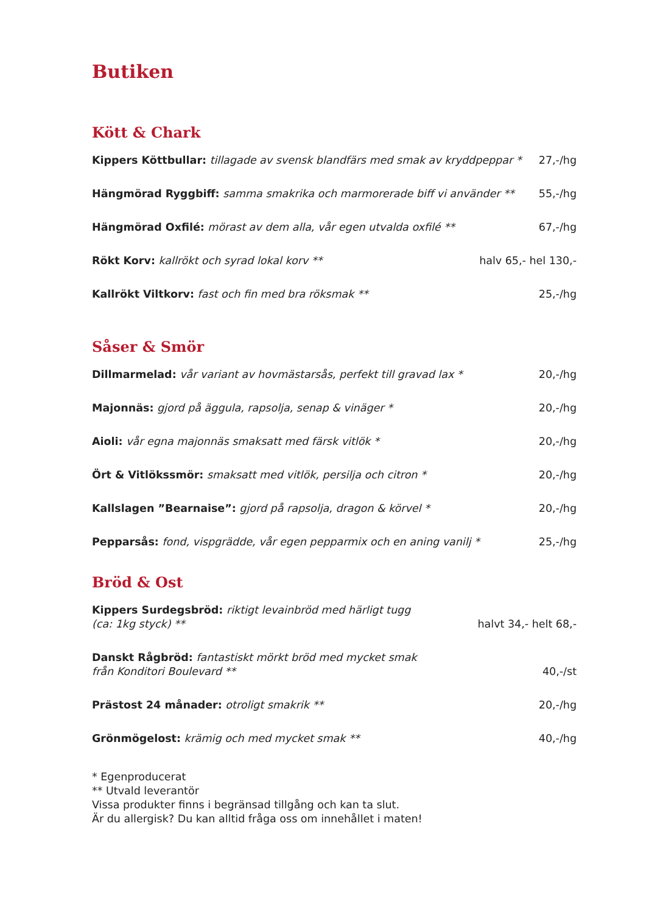Butiken
Kött & Chark
Kippers Köttbullar: tillagade av svensk blandfärs med smak av kryddpeppar * 27,-/hg
Hängmörad Ryggbiff: samma smakrika och marmorerade biff vi använder ** 55,-/hg
Hängmörad Oxfilé: mörast av dem alla, vår egen utvalda oxfilé ** 67,-/hg
Rökt Korv: kallrökt och syrad lokal korv ** halv 65,- hel 130,-
Kallrökt Viltkorv: fast och fin med bra röksmak ** 25,-/hg
Såser & Smör
Dillmarmelad: vår variant av hovmästarsås, perfekt till gravad lax * 20,-/hg
Majonnäs: gjord på äggula, rapsolja, senap & vinäger * 20,-/hg
Aioli: vår egna majonnäs smaksatt med färsk vitlök * 20,-/hg
Ört & Vitlökssmör: smaksatt med vitlök, persilja och citron * 20,-/hg
Kallslagen ”Bearnaise”: gjord på rapsolja, dragon & körvel * 20,-/hg
Pepparsås: fond, vispgrädde, vår egen pepparmix och en aning vanilj * 25,-/hg
Bröd & Ost
Kippers Surdegsbröd: riktigt levainbröd med härligt tugg
(ca: 1kg styck) ** halvt 34,- helt 68,-
Danskt Rågbröd: fantastiskt mörkt bröd med mycket smak
från Konditori Boulevard ** 40,-/st
Prästost 24 månader: otroligt smakrik ** 20,-/hg
Grönmögelost: krämig och med mycket smak ** 40,-/hg
* Egenproducerat
** Utvald leverantör
Vissa produkter finns i begränsad tillgång och kan ta slut.
Är du allergisk? Du kan alltid fråga oss om innehållet i maten!